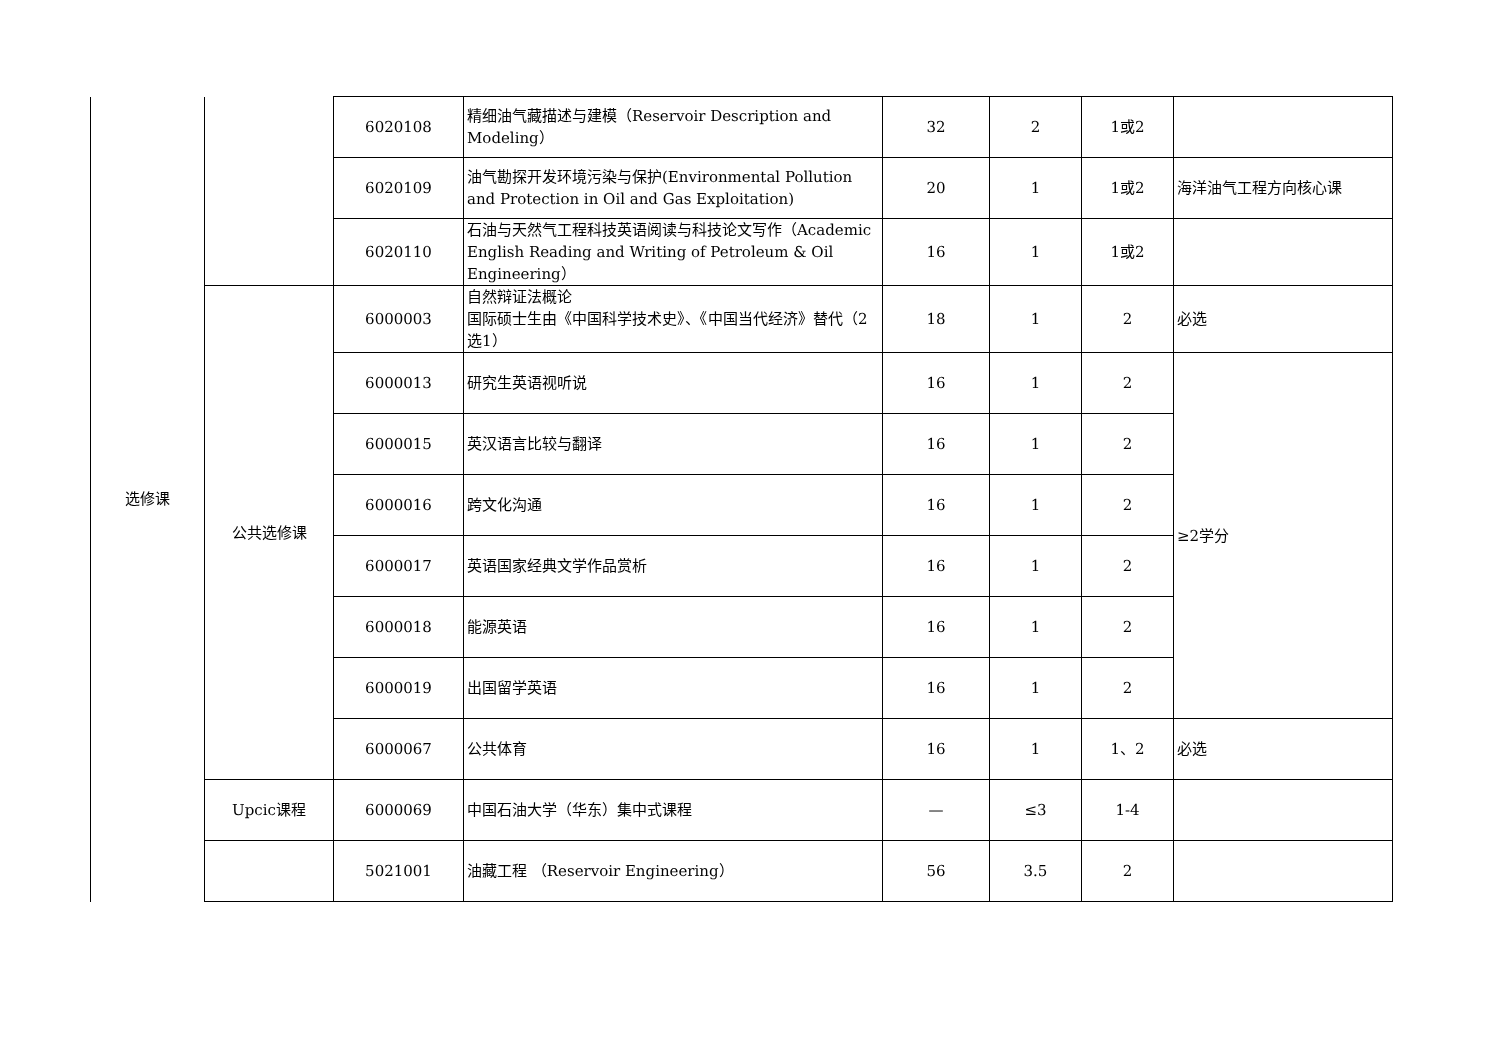| 选修课 | | 6020108 | 精细油气藏描述与建模（Reservoir Description and Modeling） | 32 | 2 | 1或2 | |
| | | 6020109 | 油气勘探开发环境污染与保护(Environmental Pollution and Protection in Oil and Gas Exploitation) | 20 | 1 | 1或2 | 海洋油气工程方向核心课 |
| | | 6020110 | 石油与天然气工程科技英语阅读与科技论文写作（Academic English Reading and Writing of Petroleum & Oil Engineering） | 16 | 1 | 1或2 | |
| | 公共选修课 | 6000003 | 自然辩证法概论 国际硕士生由《中国科学技术史》、《中国当代经济》替代（2选1） | 18 | 1 | 2 | 必选 |
| | | 6000013 | 研究生英语视听说 | 16 | 1 | 2 | ≥2学分 |
| | | 6000015 | 英汉语言比较与翻译 | 16 | 1 | 2 | |
| | | 6000016 | 跨文化沟通 | 16 | 1 | 2 | |
| | | 6000017 | 英语国家经典文学作品赏析 | 16 | 1 | 2 | |
| | | 6000018 | 能源英语 | 16 | 1 | 2 | |
| | | 6000019 | 出国留学英语 | 16 | 1 | 2 | |
| | | 6000067 | 公共体育 | 16 | 1 | 1、2 | 必选 |
| | Upcic课程 | 6000069 | 中国石油大学（华东）集中式课程 | — | ≤3 | 1-4 | |
| | | 5021001 | 油藏工程 （Reservoir Engineering） | 56 | 3.5 | 2 | |